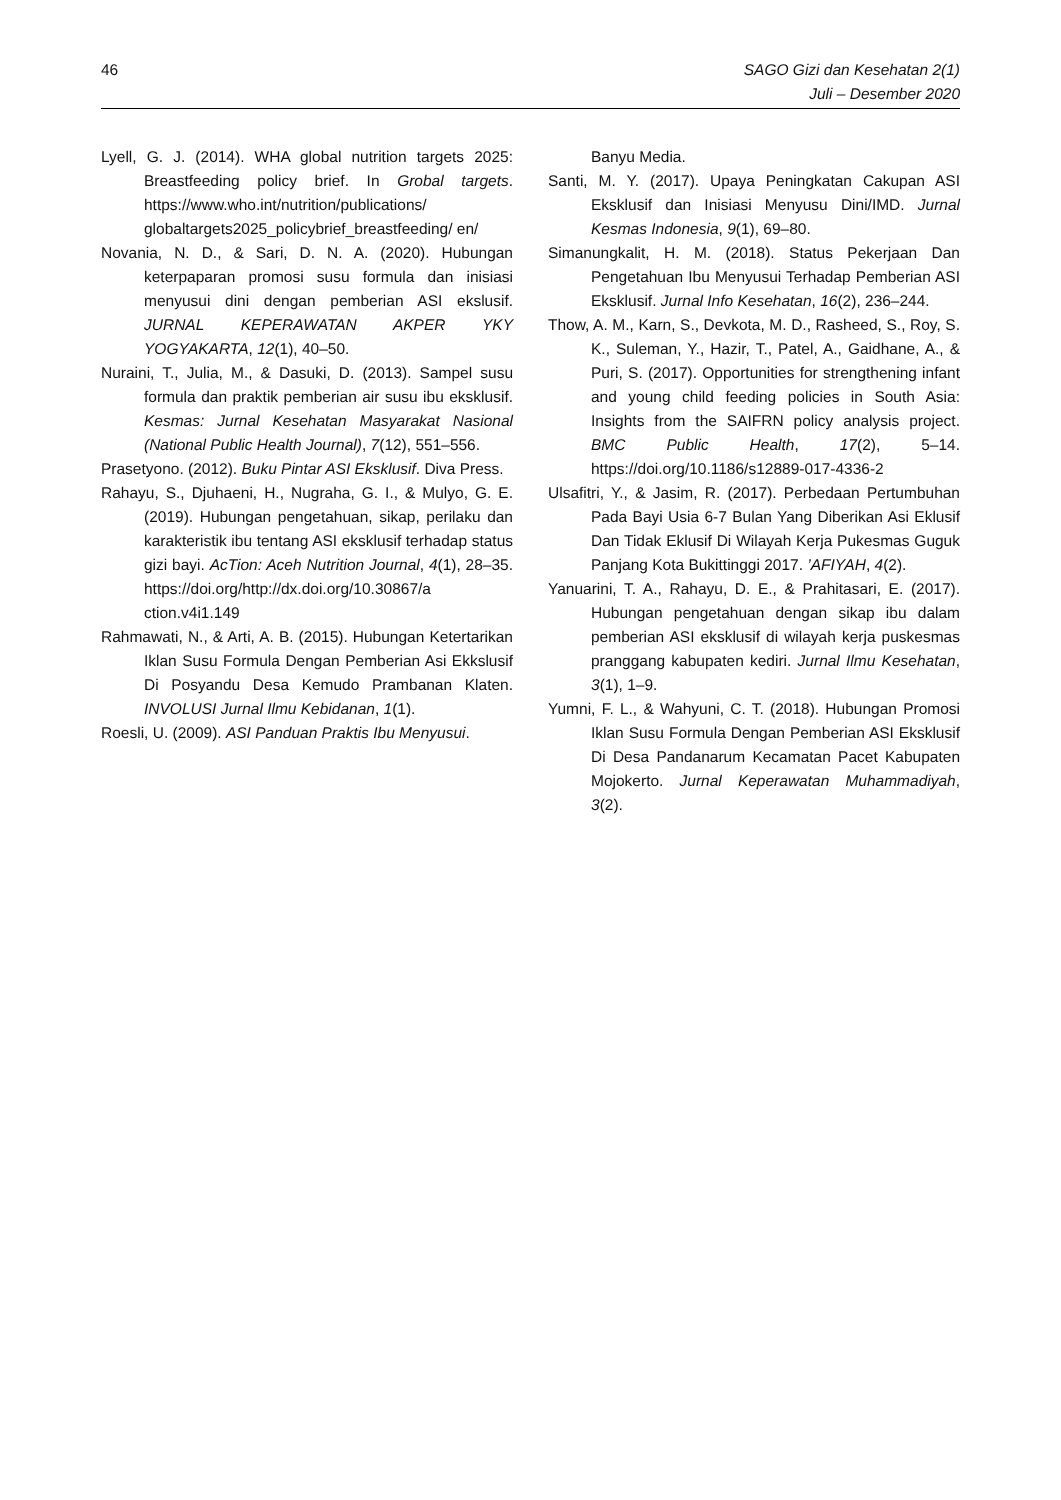46 SAGO Gizi dan Kesehatan 2(1)
Juli – Desember 2020
Lyell, G. J. (2014). WHA global nutrition targets 2025: Breastfeeding policy brief. In Grobal targets. https://www.who.int/nutrition/publications/ globaltargets2025_policybrief_breastfeeding/ en/
Novania, N. D., & Sari, D. N. A. (2020). Hubungan keterpaparan promosi susu formula dan inisiasi menyusui dini dengan pemberian ASI ekslusif. JURNAL KEPERAWATAN AKPER YKY YOGYAKARTA, 12(1), 40–50.
Nuraini, T., Julia, M., & Dasuki, D. (2013). Sampel susu formula dan praktik pemberian air susu ibu eksklusif. Kesmas: Jurnal Kesehatan Masyarakat Nasional (National Public Health Journal), 7(12), 551–556.
Prasetyono. (2012). Buku Pintar ASI Eksklusif. Diva Press.
Rahayu, S., Djuhaeni, H., Nugraha, G. I., & Mulyo, G. E. (2019). Hubungan pengetahuan, sikap, perilaku dan karakteristik ibu tentang ASI eksklusif terhadap status gizi bayi. AcTion: Aceh Nutrition Journal, 4(1), 28–35. https://doi.org/http://dx.doi.org/10.30867/a ction.v4i1.149
Rahmawati, N., & Arti, A. B. (2015). Hubungan Ketertarikan Iklan Susu Formula Dengan Pemberian Asi Ekkslusif Di Posyandu Desa Kemudo Prambanan Klaten. INVOLUSI Jurnal Ilmu Kebidanan, 1(1).
Roesli, U. (2009). ASI Panduan Praktis Ibu Menyusui.
Banyu Media.
Santi, M. Y. (2017). Upaya Peningkatan Cakupan ASI Eksklusif dan Inisiasi Menyusu Dini/IMD. Jurnal Kesmas Indonesia, 9(1), 69–80.
Simanungkalit, H. M. (2018). Status Pekerjaan Dan Pengetahuan Ibu Menyusui Terhadap Pemberian ASI Eksklusif. Jurnal Info Kesehatan, 16(2), 236–244.
Thow, A. M., Karn, S., Devkota, M. D., Rasheed, S., Roy, S. K., Suleman, Y., Hazir, T., Patel, A., Gaidhane, A., & Puri, S. (2017). Opportunities for strengthening infant and young child feeding policies in South Asia: Insights from the SAIFRN policy analysis project. BMC Public Health, 17(2), 5–14. https://doi.org/10.1186/s12889-017-4336-2
Ulsafitri, Y., & Jasim, R. (2017). Perbedaan Pertumbuhan Pada Bayi Usia 6-7 Bulan Yang Diberikan Asi Eklusif Dan Tidak Eklusif Di Wilayah Kerja Pukesmas Guguk Panjang Kota Bukittinggi 2017. ’AFIYAH, 4(2).
Yanuarini, T. A., Rahayu, D. E., & Prahitasari, E. (2017). Hubungan pengetahuan dengan sikap ibu dalam pemberian ASI eksklusif di wilayah kerja puskesmas pranggang kabupaten kediri. Jurnal Ilmu Kesehatan, 3(1), 1–9.
Yumni, F. L., & Wahyuni, C. T. (2018). Hubungan Promosi Iklan Susu Formula Dengan Pemberian ASI Eksklusif Di Desa Pandanarum Kecamatan Pacet Kabupaten Mojokerto. Jurnal Keperawatan Muhammadiyah, 3(2).